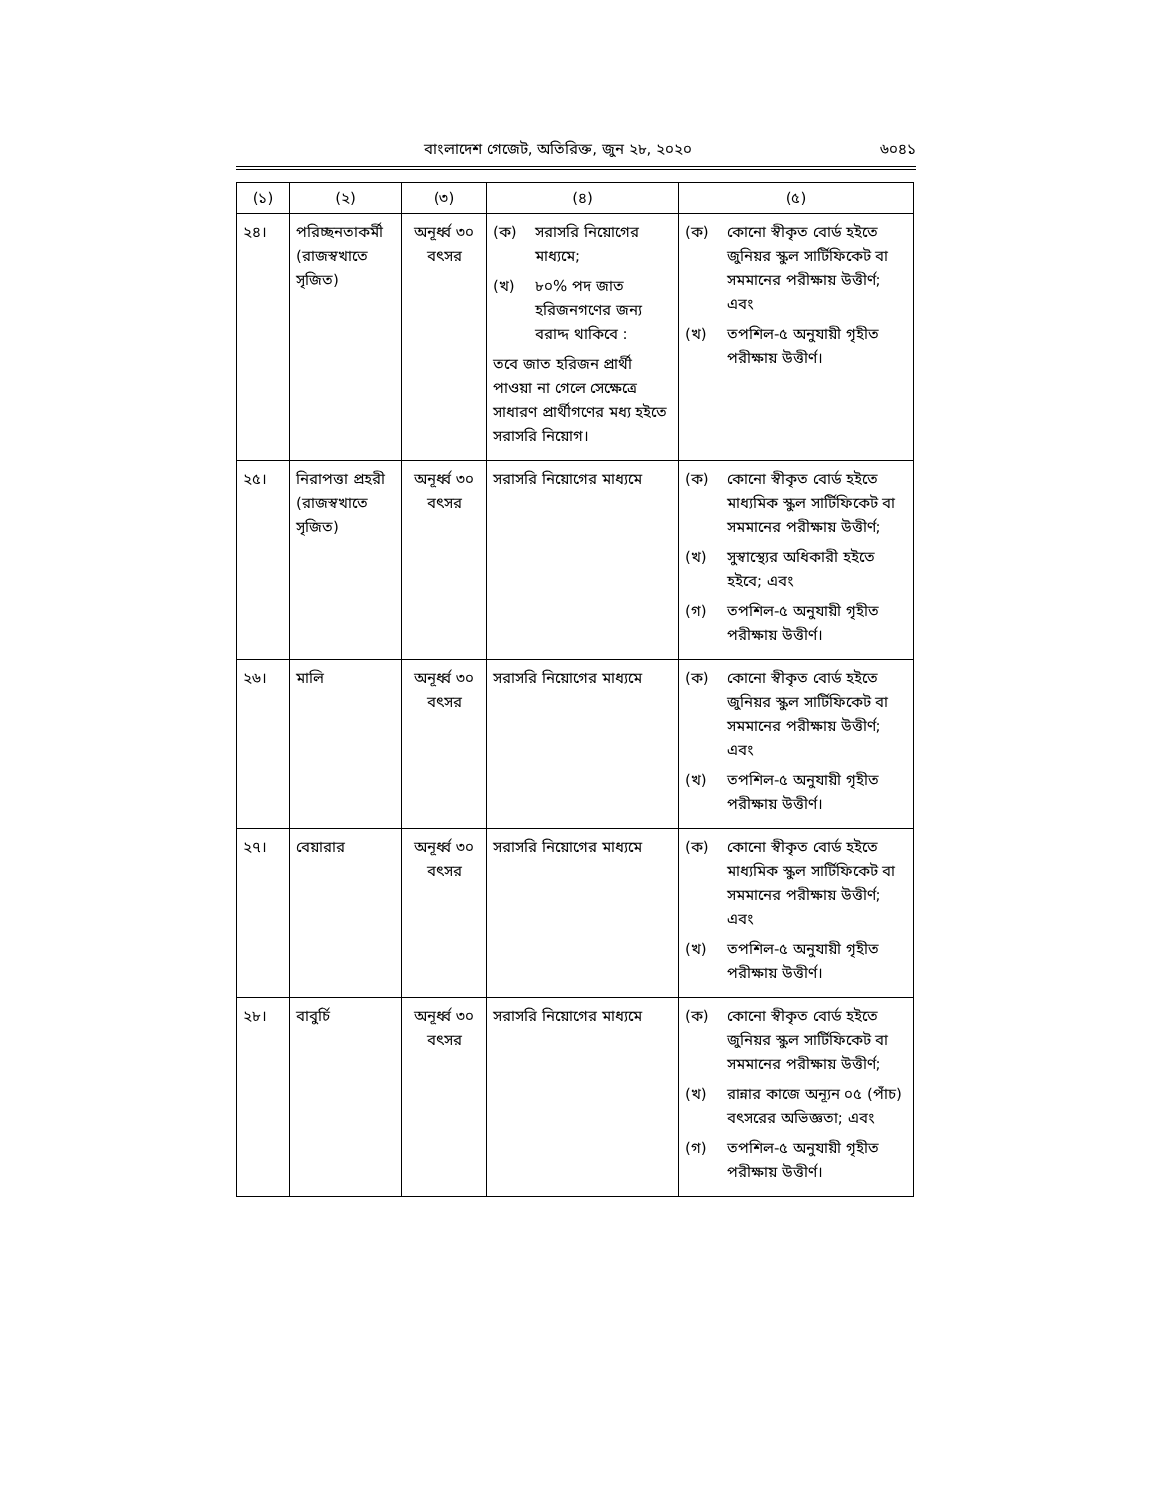বাংলাদেশ গেজেট, অতিরিক্ত, জুন ২৮, ২০২০ ৬০৪১
| (১) | (২) | (৩) | (৪) | (৫) |
| --- | --- | --- | --- | --- |
| ২৪। | পরিচ্ছনতাকর্মী (রাজস্বখাতে সৃজিত) | অনূর্ধ্ব ৩০ বৎসর | (ক) সরাসরি নিয়োগের মাধ্যমে; (খ) ৮০% পদ জাত হরিজনগণের জন্য বরাদ্দ থাকিবে : তবে জাত হরিজন প্রার্থী পাওয়া না গেলে সেক্ষেত্রে সাধারণ প্রার্থীগণের মধ্য হইতে সরাসরি নিয়োগ। | (ক) কোনো স্বীকৃত বোর্ড হইতে জুনিয়র স্কুল সার্টিফিকেট বা সমমানের পরীক্ষায় উত্তীর্ণ; এবং (খ) তপশিল-৫ অনুযায়ী গৃহীত পরীক্ষায় উত্তীর্ণ। |
| ২৫। | নিরাপত্তা প্রহরী (রাজস্বখাতে সৃজিত) | অনূর্ধ্ব ৩০ বৎসর | সরাসরি নিয়োগের মাধ্যমে | (ক) কোনো স্বীকৃত বোর্ড হইতে মাধ্যমিক স্কুল সার্টিফিকেট বা সমমানের পরীক্ষায় উত্তীর্ণ; (খ) সুস্বাস্থ্যের অধিকারী হইতে হইবে; এবং (গ) তপশিল-৫ অনুযায়ী গৃহীত পরীক্ষায় উত্তীর্ণ। |
| ২৬। | মালি | অনূর্ধ্ব ৩০ বৎসর | সরাসরি নিয়োগের মাধ্যমে | (ক) কোনো স্বীকৃত বোর্ড হইতে জুনিয়র স্কুল সার্টিফিকেট বা সমমানের পরীক্ষায় উত্তীর্ণ; এবং (খ) তপশিল-৫ অনুযায়ী গৃহীত পরীক্ষায় উত্তীর্ণ। |
| ২৭। | বেয়ারার | অনূর্ধ্ব ৩০ বৎসর | সরাসরি নিয়োগের মাধ্যমে | (ক) কোনো স্বীকৃত বোর্ড হইতে মাধ্যমিক স্কুল সার্টিফিকেট বা সমমানের পরীক্ষায় উত্তীর্ণ; এবং (খ) তপশিল-৫ অনুযায়ী গৃহীত পরীক্ষায় উত্তীর্ণ। |
| ২৮। | বাবুর্চি | অনূর্ধ্ব ৩০ বৎসর | সরাসরি নিয়োগের মাধ্যমে | (ক) কোনো স্বীকৃত বোর্ড হইতে জুনিয়র স্কুল সার্টিফিকেট বা সমমানের পরীক্ষায় উত্তীর্ণ; (খ) রান্নার কাজে অন্যূন ০৫ (পাঁচ) বৎসরের অভিজ্ঞতা; এবং (গ) তপশিল-৫ অনুযায়ী গৃহীত পরীক্ষায় উত্তীর্ণ। |